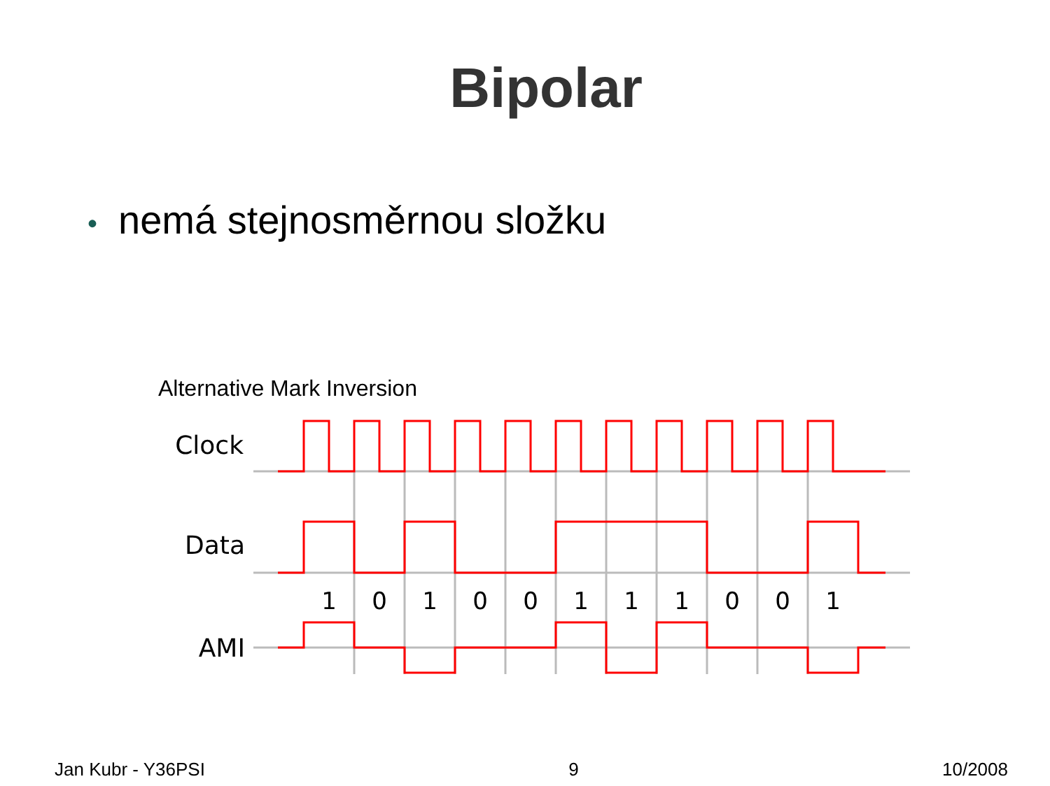Bipolar
• nemá stejnosměrnou složku
Alternative Mark Inversion
Clock
Data
AMI
1
0
1
0
0
1
1
1
0
0
1
Jan Kubr - Y36PSI 9 10/2008